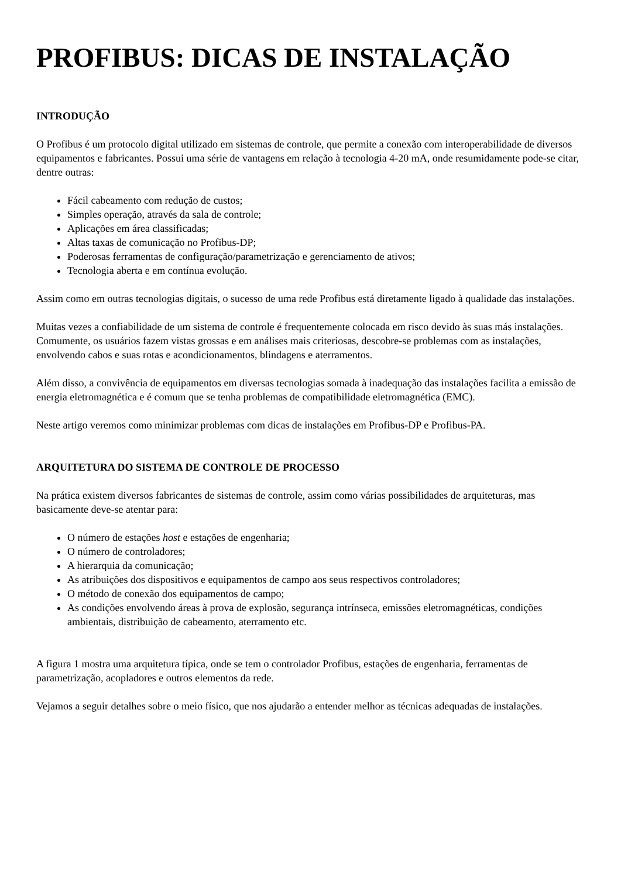PROFIBUS: DICAS DE INSTALAÇÃO
INTRODUÇÃO
O Profibus é um protocolo digital utilizado em sistemas de controle, que permite a conexão com interoperabilidade de diversos equipamentos e fabricantes. Possui uma série de vantagens em relação à tecnologia 4-20 mA, onde resumidamente pode-se citar, dentre outras:
Fácil cabeamento com redução de custos;
Simples operação, através da sala de controle;
Aplicações em área classificadas;
Altas taxas de comunicação no Profibus-DP;
Poderosas ferramentas de configuração/parametrização e gerenciamento de ativos;
Tecnologia aberta e em contínua evolução.
Assim como em outras tecnologias digitais, o sucesso de uma rede Profibus está diretamente ligado à qualidade das instalações.
Muitas vezes a confiabilidade de um sistema de controle é frequentemente colocada em risco devido às suas más instalações. Comumente, os usuários fazem vistas grossas e em análises mais criteriosas, descobre-se problemas com as instalações, envolvendo cabos e suas rotas e acondicionamentos, blindagens e aterramentos.
Além disso, a convivência de equipamentos em diversas tecnologias somada à inadequação das instalações facilita a emissão de energia eletromagnética e é comum que se tenha problemas de compatibilidade eletromagnética (EMC).
Neste artigo veremos como minimizar problemas com dicas de instalações em Profibus-DP e Profibus-PA.
ARQUITETURA DO SISTEMA DE CONTROLE DE PROCESSO
Na prática existem diversos fabricantes de sistemas de controle, assim como várias possibilidades de arquiteturas, mas basicamente deve-se atentar para:
O número de estações host e estações de engenharia;
O número de controladores;
A hierarquia da comunicação;
As atribuições dos dispositivos e equipamentos de campo aos seus respectivos controladores;
O método de conexão dos equipamentos de campo;
As condições envolvendo áreas à prova de explosão, segurança intrínseca, emissões eletromagnéticas, condições ambientais, distribuição de cabeamento, aterramento etc.
A figura 1 mostra uma arquitetura típica, onde se tem o controlador Profibus, estações de engenharia, ferramentas de parametrização, acopladores e outros elementos da rede.
Vejamos a seguir detalhes sobre o meio físico, que nos ajudarão a entender melhor as técnicas adequadas de instalações.